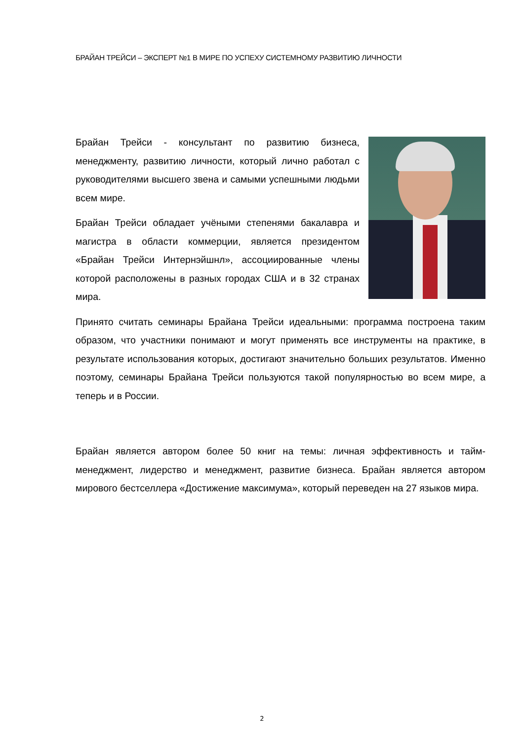БРАЙАН ТРЕЙСИ – ЭКСПЕРТ №1 В МИРЕ ПО УСПЕХУ СИСТЕМНОМУ РАЗВИТИЮ ЛИЧНОСТИ
Брайан Трейси - консультант по развитию бизнеса, менеджменту, развитию личности, который лично работал с руководителями высшего звена и самыми успешными людьми всем мире.
Брайан Трейси обладает учёными степенями бакалавра и магистра в области коммерции, является президентом «Брайан Трейси Интернэйшнл», ассоциированные члены которой расположены в разных городах США и в 32 странах мира.
Принято считать семинары Брайана Трейси идеальными: программа построена таким образом, что участники понимают и могут применять все инструменты на практике, в результате использования которых, достигают значительно больших результатов. Именно поэтому, семинары Брайана Трейси пользуются такой популярностью во всем мире, а теперь и в России.
Брайан является автором более 50 книг на темы: личная эффективность и тайм-менеджмент, лидерство и менеджмент, развитие бизнеса. Брайан является автором мирового бестселлера «Достижение максимума», который переведен на 27 языков мира.
2